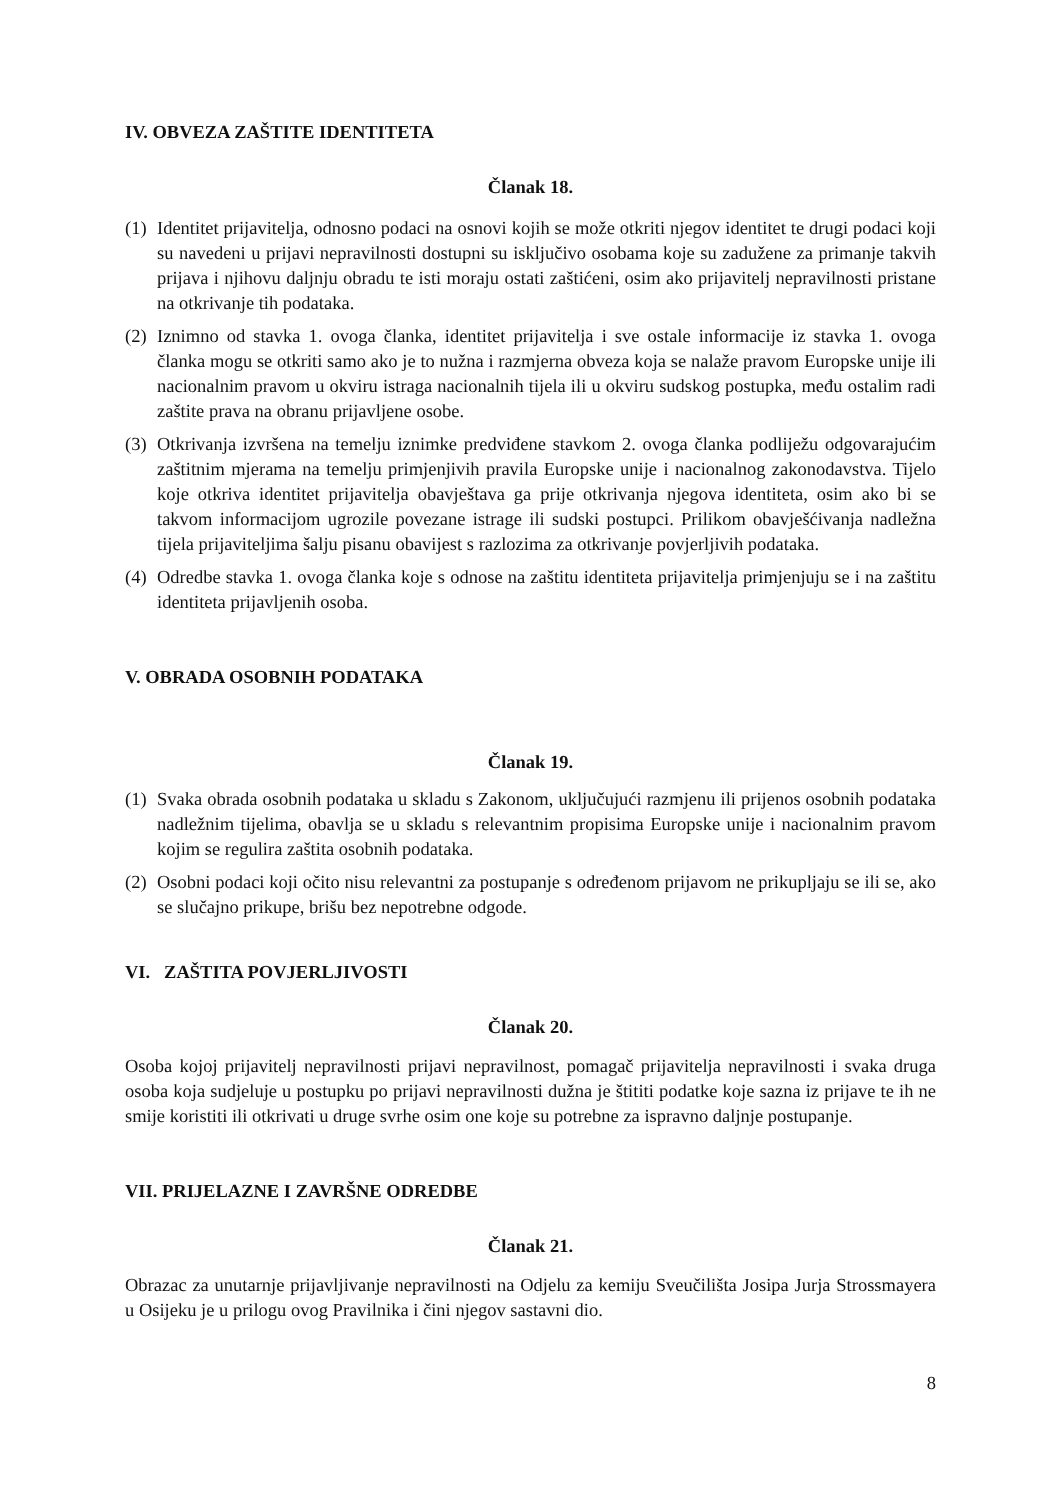IV. OBVEZA ZAŠTITE IDENTITETA
Članak 18.
(1)
Identitet prijavitelja, odnosno podaci na osnovi kojih se može otkriti njegov identitet te drugi podaci koji su navedeni u prijavi nepravilnosti dostupni su isključivo osobama koje su zadužene za primanje takvih prijava i njihovu daljnju obradu te isti moraju ostati zaštićeni, osim ako prijavitelj nepravilnosti pristane na otkrivanje tih podataka.
(2)
Iznimno od stavka 1. ovoga članka, identitet prijavitelja i sve ostale informacije iz stavka 1. ovoga članka mogu se otkriti samo ako je to nužna i razmjerna obveza koja se nalaže pravom Europske unije ili nacionalnim pravom u okviru istraga nacionalnih tijela ili u okviru sudskog postupka, među ostalim radi zaštite prava na obranu prijavljene osobe.
(3)
Otkrivanja izvršena na temelju iznimke predviđene stavkom 2. ovoga članka podliježu odgovarajućim zaštitnim mjerama na temelju primjenjivih pravila Europske unije i nacionalnog zakonodavstva. Tijelo koje otkriva identitet prijavitelja obavještava ga prije otkrivanja njegova identiteta, osim ako bi se takvom informacijom ugrozile povezane istrage ili sudski postupci. Prilikom obavješćivanja nadležna tijela prijaviteljima šalju pisanu obavijest s razlozima za otkrivanje povjerljivih podataka.
(4)
Odredbe stavka 1. ovoga članka koje s odnose na zaštitu identiteta prijavitelja primjenjuju se i na zaštitu identiteta prijavljenih osoba.
V. OBRADA OSOBNIH PODATAKA
Članak 19.
(1)
Svaka obrada osobnih podataka u skladu s Zakonom, uključujući razmjenu ili prijenos osobnih podataka nadležnim tijelima, obavlja se u skladu s relevantnim propisima Europske unije i nacionalnim pravom kojim se regulira zaštita osobnih podataka.
(2)
Osobni podaci koji očito nisu relevantni za postupanje s određenom prijavom ne prikupljaju se ili se, ako se slučajno prikupe, brišu bez nepotrebne odgode.
VI. ZAŠTITA POVJERLJIVOSTI
Članak 20.
Osoba kojoj prijavitelj nepravilnosti prijavi nepravilnost, pomagač prijavitelja nepravilnosti i svaka druga osoba koja sudjeluje u postupku po prijavi nepravilnosti dužna je štititi podatke koje sazna iz prijave te ih ne smije koristiti ili otkrivati u druge svrhe osim one koje su potrebne za ispravno daljnje postupanje.
VII. PRIJELAZNE I ZAVRŠNE ODREDBE
Članak 21.
Obrazac za unutarnje prijavljivanje nepravilnosti na Odjelu za kemiju Sveučilišta Josipa Jurja Strossmayera u Osijeku je u prilogu ovog Pravilnika i čini njegov sastavni dio.
8